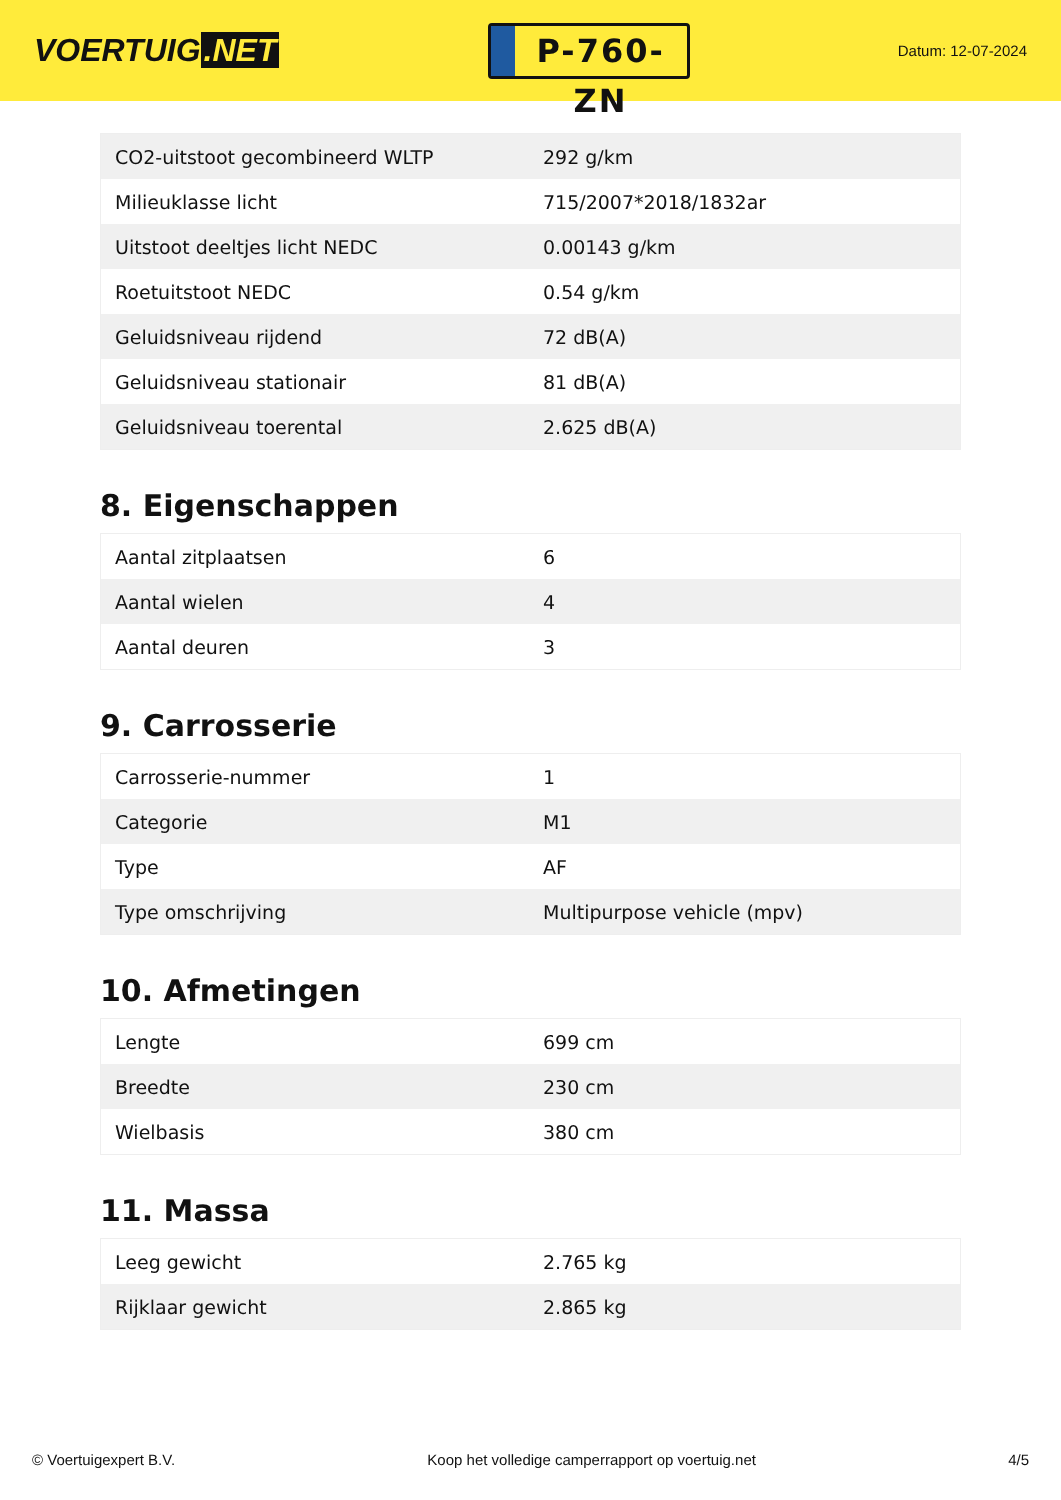VOERTUIG.NET
P-760-ZN
Datum: 12-07-2024
| CO2-uitstoot gecombineerd WLTP | 292 g/km |
| Milieuklasse licht | 715/2007*2018/1832ar |
| Uitstoot deeltjes licht NEDC | 0.00143 g/km |
| Roetuitstoot NEDC | 0.54 g/km |
| Geluidsniveau rijdend | 72 dB(A) |
| Geluidsniveau stationair | 81 dB(A) |
| Geluidsniveau toerental | 2.625 dB(A) |
8. Eigenschappen
| Aantal zitplaatsen | 6 |
| Aantal wielen | 4 |
| Aantal deuren | 3 |
9. Carrosserie
| Carrosserie-nummer | 1 |
| Categorie | M1 |
| Type | AF |
| Type omschrijving | Multipurpose vehicle (mpv) |
10. Afmetingen
| Lengte | 699 cm |
| Breedte | 230 cm |
| Wielbasis | 380 cm |
11. Massa
| Leeg gewicht | 2.765 kg |
| Rijklaar gewicht | 2.865 kg |
© Voertuigexpert B.V. Koop het volledige camperrapport op voertuig.net 4/5